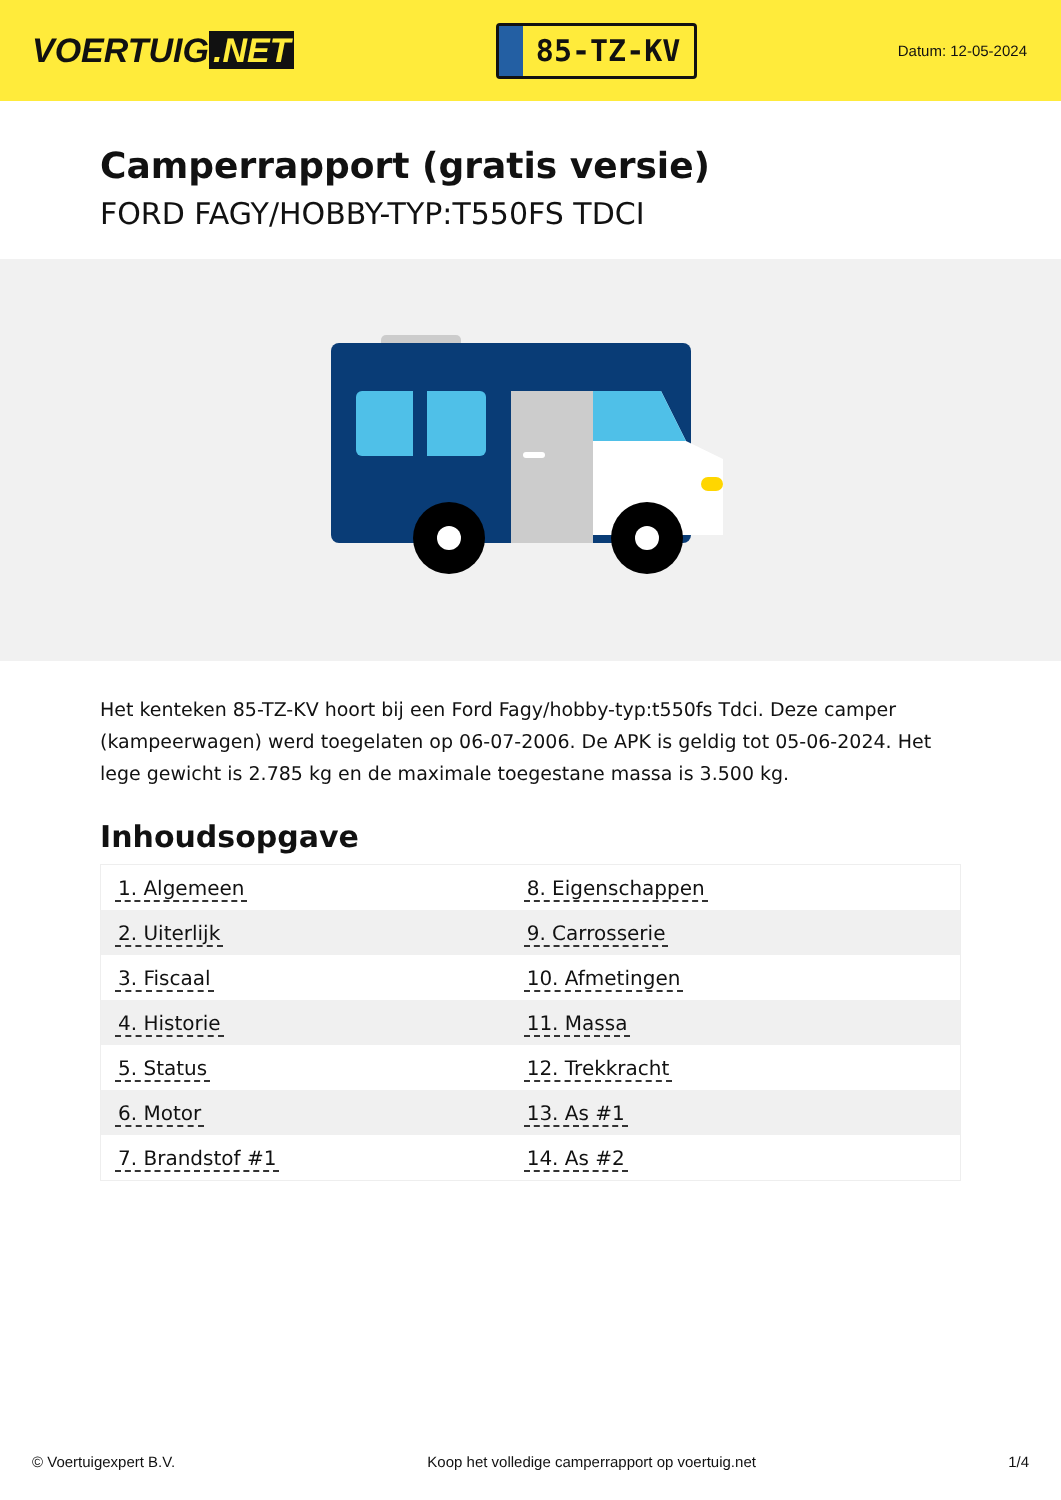VOERTUIG.NET
85-TZ-KV
Datum: 12-05-2024
Camperrapport (gratis versie)
FORD FAGY/HOBBY-TYP:T550FS TDCI
Het kenteken 85-TZ-KV hoort bij een Ford Fagy/hobby-typ:t550fs Tdci. Deze camper (kampeerwagen) werd toegelaten op 06-07-2006. De APK is geldig tot 05-06-2024. Het lege gewicht is 2.785 kg en de maximale toegestane massa is 3.500 kg.
Inhoudsopgave
| 1. Algemeen | 8. Eigenschappen |
| 2. Uiterlijk | 9. Carrosserie |
| 3. Fiscaal | 10. Afmetingen |
| 4. Historie | 11. Massa |
| 5. Status | 12. Trekkracht |
| 6. Motor | 13. As #1 |
| 7. Brandstof #1 | 14. As #2 |
© Voertuigexpert B.V. Koop het volledige camperrapport op voertuig.net 1/4